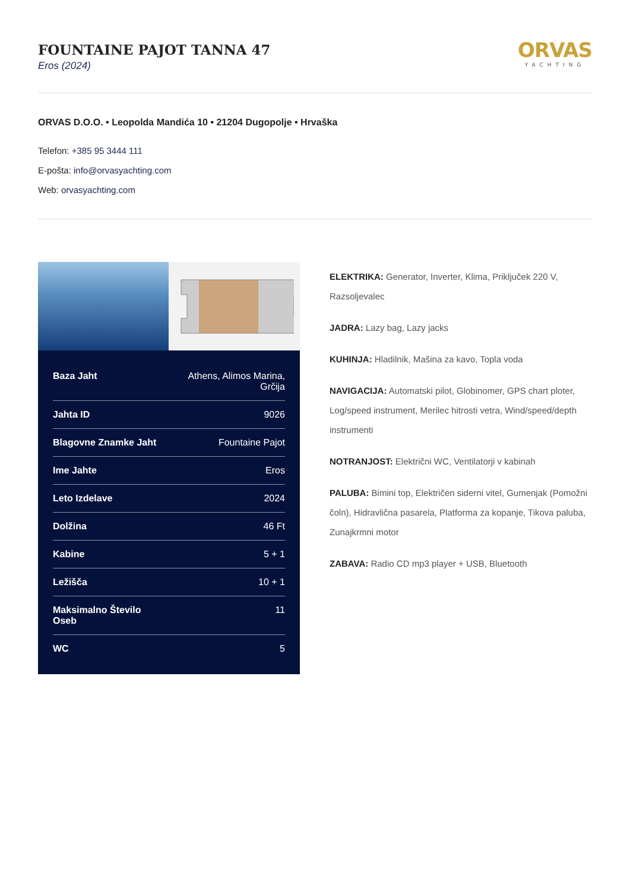FOUNTAINE PAJOT TANNA 47
Eros (2024)
ORVAS
YACHTING
ORVAS D.O.O. • Leopolda Mandića 10 • 21204 Dugopolje • Hrvaška
Telefon: +385 95 3444 111
E-pošta: info@orvasyachting.com
Web: orvasyachting.com
| Baza Jaht | Athens, Alimos Marina, Grčija |
| Jahta ID | 9026 |
| Blagovne Znamke Jaht | Fountaine Pajot |
| Ime Jahte | Eros |
| Leto Izdelave | 2024 |
| Dolžina | 46 Ft |
| Kabine | 5 + 1 |
| Ležišča | 10 + 1 |
| Maksimalno Število Oseb | 11 |
| WC | 5 |
ELEKTRIKA: Generator, Inverter, Klima, Priključek 220 V, Razsoljevalec
JADRA: Lazy bag, Lazy jacks
KUHINJA: Hladilnik, Mašina za kavo, Topla voda
NAVIGACIJA: Automatski pilot, Globinomer, GPS chart ploter, Log/speed instrument, Merilec hitrosti vetra, Wind/speed/depth instrumenti
NOTRANJOST: Električni WC, Ventilatorji v kabinah
PALUBA: Bimini top, Električen siderni vitel, Gumenjak (Pomožni čoln), Hidravlična pasarela, Platforma za kopanje, Tikova paluba, Zunajkrmni motor
ZABAVA: Radio CD mp3 player + USB, Bluetooth